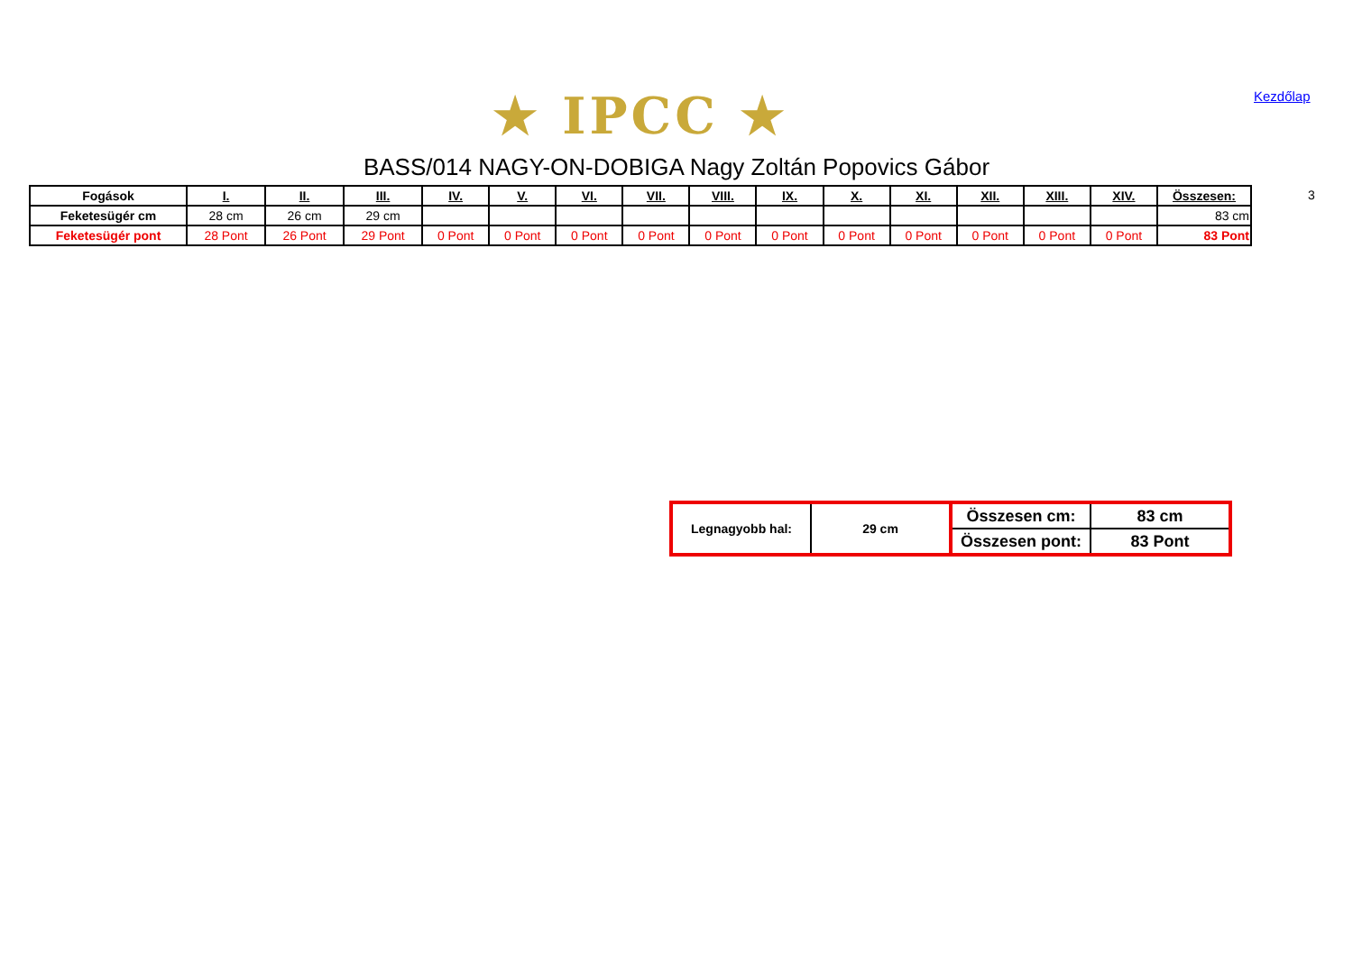★ IPCC ★ Kezdőlap
BASS/014 NAGY-ON-DOBIGA Nagy Zoltán Popovics Gábor
3
| Fogások | I. | II. | III. | IV. | V. | VI. | VII. | VIII. | IX. | X. | XI. | XII. | XIII. | XIV. | Összesen: |
| --- | --- | --- | --- | --- | --- | --- | --- | --- | --- | --- | --- | --- | --- | --- | --- |
| Feketesügér cm | 28 cm | 26 cm | 29 cm | | | | | | | | | | | | 83 cm |
| Feketesügér pont | 28 Pont | 26 Pont | 29 Pont | 0 Pont | 0 Pont | 0 Pont | 0 Pont | 0 Pont | 0 Pont | 0 Pont | 0 Pont | 0 Pont | 0 Pont | 0 Pont | 83 Pont |
| Legnagyobb hal: | 29 cm | Összesen cm: | 83 cm |
| | | Összesen pont: | 83 Pont |